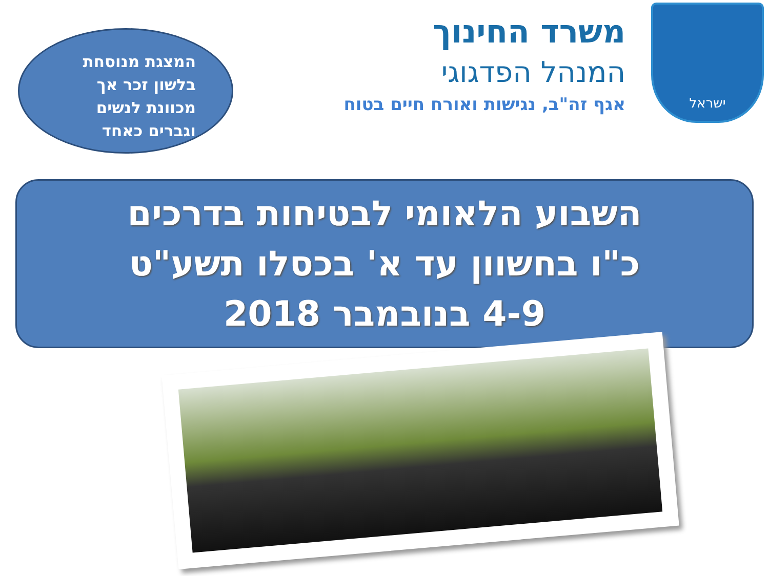ישראל
משרד החינוך
המנהל הפדגוגי
אגף זה"ב, נגישות ואורח חיים בטוח
המצגת מנוסחת
בלשון זכר אך
מכוונת לנשים
וגברים כאחד
השבוע הלאומי לבטיחות בדרכים
כ"ו בחשוון עד א' בכסלו תשע"ט
4-9 בנובמבר 2018